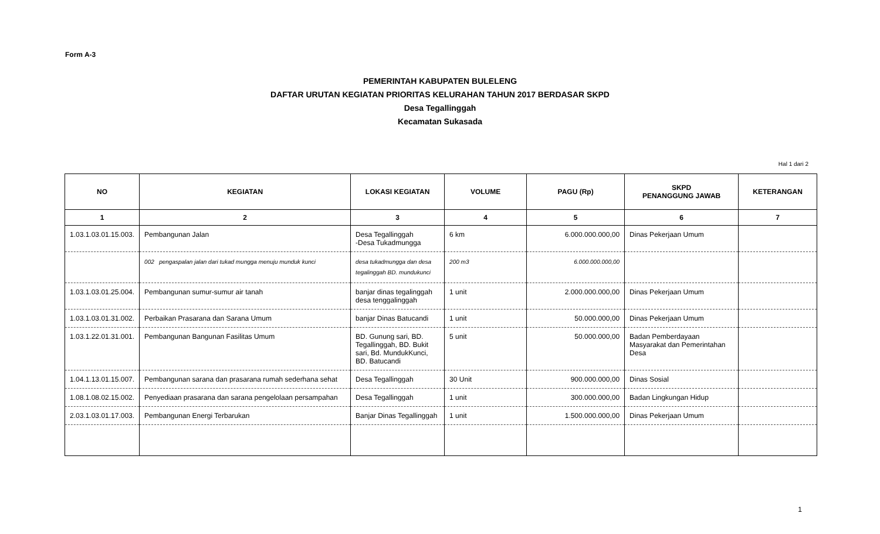Form A-3
PEMERINTAH KABUPATEN BULELENG
DAFTAR URUTAN KEGIATAN PRIORITAS KELURAHAN TAHUN 2017 BERDASAR SKPD
Desa Tegallinggah
Kecamatan Sukasada
Hal 1 dari 2
| NO | KEGIATAN | LOKASI KEGIATAN | VOLUME | PAGU (Rp) | SKPD PENANGGUNG JAWAB | KETERANGAN |
| --- | --- | --- | --- | --- | --- | --- |
| 1 | 2 | 3 | 4 | 5 | 6 | 7 |
| 1.03.1.03.01.15.003. | Pembangunan Jalan | Desa Tegallinggah -Desa Tukadmungga | 6 km | 6.000.000.000,00 | Dinas Pekerjaan Umum | |
| | 002 pengaspalan jalan dari tukad mungga menuju munduk kunci | desa tukadmungga dan desa tegalinggah BD. mundukunci | 200 m3 | 6.000.000.000,00 | | |
| 1.03.1.03.01.25.004. | Pembangunan sumur-sumur air tanah | banjar dinas tegalinggah desa tenggalinggah | 1 unit | 2.000.000.000,00 | Dinas Pekerjaan Umum | |
| 1.03.1.03.01.31.002. | Perbaikan Prasarana dan Sarana Umum | banjar Dinas Batucandi | 1 unit | 50.000.000,00 | Dinas Pekerjaan Umum | |
| 1.03.1.22.01.31.001. | Pembangunan Bangunan Fasilitas Umum | BD. Gunung sari, BD. Tegallinggah, BD. Bukit sari, Bd. MundukKunci, BD. Batucandi | 5 unit | 50.000.000,00 | Badan Pemberdayaan Masyarakat dan Pemerintahan Desa | |
| 1.04.1.13.01.15.007. | Pembangunan sarana dan prasarana rumah sederhana sehat | Desa Tegallinggah | 30 Unit | 900.000.000,00 | Dinas Sosial | |
| 1.08.1.08.02.15.002. | Penyediaan prasarana dan sarana pengelolaan persampahan | Desa Tegallinggah | 1 unit | 300.000.000,00 | Badan Lingkungan Hidup | |
| 2.03.1.03.01.17.003. | Pembangunan Energi Terbarukan | Banjar Dinas Tegallinggah | 1 unit | 1.500.000.000,00 | Dinas Pekerjaan Umum | |
1